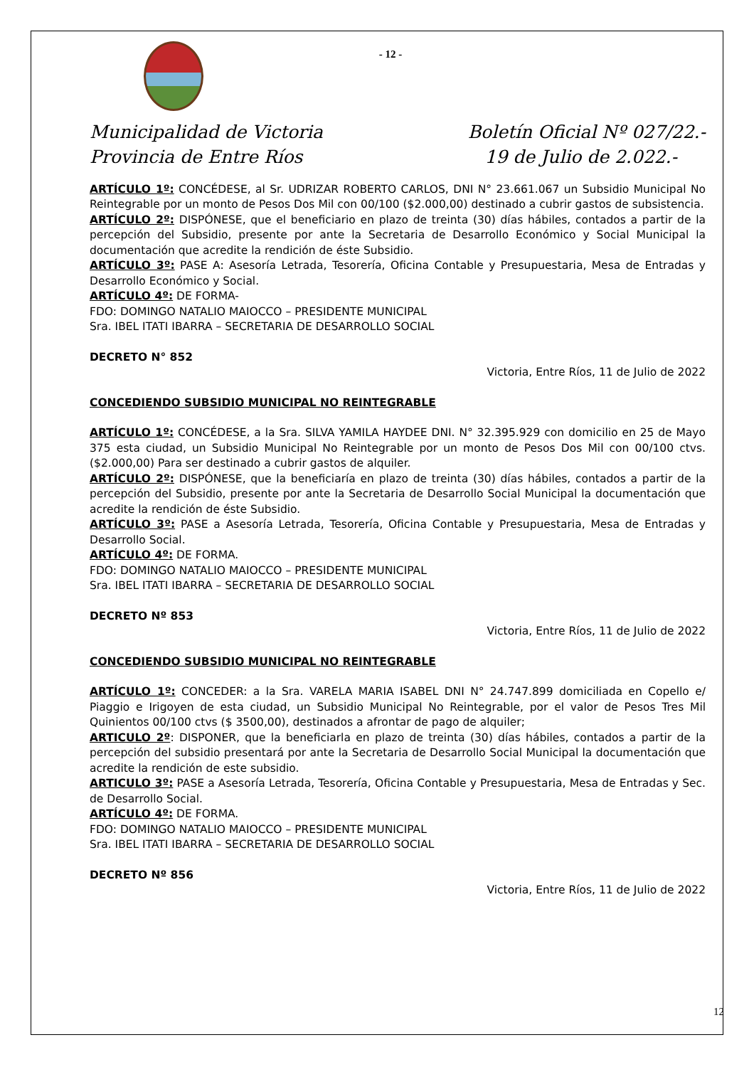- 12 -
Municipalidad de Victoria
Provincia de Entre Ríos
Boletín Oficial Nº 027/22.-
19 de Julio de 2.022.-
ARTÍCULO 1º: CONCÉDESE, al Sr. UDRIZAR ROBERTO CARLOS, DNI N° 23.661.067 un Subsidio Municipal No Reintegrable por un monto de Pesos Dos Mil con 00/100 ($2.000,00) destinado a cubrir gastos de subsistencia.
ARTÍCULO 2º: DISPÓNESE, que el beneficiario en plazo de treinta (30) días hábiles, contados a partir de la percepción del Subsidio, presente por ante la Secretaria de Desarrollo Económico y Social Municipal la documentación que acredite la rendición de éste Subsidio.
ARTÍCULO 3º: PASE A: Asesoría Letrada, Tesorería, Oficina Contable y Presupuestaria, Mesa de Entradas y Desarrollo Económico y Social.
ARTÍCULO 4º: DE FORMA-
FDO: DOMINGO NATALIO MAIOCCO – PRESIDENTE MUNICIPAL
Sra. IBEL ITATI IBARRA – SECRETARIA DE DESARROLLO SOCIAL
DECRETO N° 852
Victoria, Entre Ríos, 11 de Julio de 2022
CONCEDIENDO SUBSIDIO MUNICIPAL NO REINTEGRABLE
ARTÍCULO 1º: CONCÉDESE, a la Sra. SILVA YAMILA HAYDEE DNI. N° 32.395.929 con domicilio en 25 de Mayo 375 esta ciudad, un Subsidio Municipal No Reintegrable por un monto de Pesos Dos Mil con 00/100 ctvs. ($2.000,00) Para ser destinado a cubrir gastos de alquiler.
ARTÍCULO 2º: DISPÓNESE, que la beneficiaría en plazo de treinta (30) días hábiles, contados a partir de la percepción del Subsidio, presente por ante la Secretaria de Desarrollo Social Municipal la documentación que acredite la rendición de éste Subsidio.
ARTÍCULO 3º: PASE a Asesoría Letrada, Tesorería, Oficina Contable y Presupuestaria, Mesa de Entradas y Desarrollo Social.
ARTÍCULO 4º: DE FORMA.
FDO: DOMINGO NATALIO MAIOCCO – PRESIDENTE MUNICIPAL
Sra. IBEL ITATI IBARRA – SECRETARIA DE DESARROLLO SOCIAL
DECRETO Nº 853
Victoria, Entre Ríos, 11 de Julio de 2022
CONCEDIENDO SUBSIDIO MUNICIPAL NO REINTEGRABLE
ARTÍCULO 1º: CONCEDER: a la Sra. VARELA MARIA ISABEL DNI N° 24.747.899 domiciliada en Copello e/ Piaggio e Irigoyen de esta ciudad, un Subsidio Municipal No Reintegrable, por el valor de Pesos Tres Mil Quinientos 00/100 ctvs ($ 3500,00), destinados a afrontar de pago de alquiler;
ARTICULO 2º: DISPONER, que la beneficiarla en plazo de treinta (30) días hábiles, contados a partir de la percepción del subsidio presentará por ante la Secretaria de Desarrollo Social Municipal la documentación que acredite la rendición de este subsidio.
ARTICULO 3º: PASE a Asesoría Letrada, Tesorería, Oficina Contable y Presupuestaria, Mesa de Entradas y Sec. de Desarrollo Social.
ARTÍCULO 4º: DE FORMA.
FDO: DOMINGO NATALIO MAIOCCO – PRESIDENTE MUNICIPAL
Sra. IBEL ITATI IBARRA – SECRETARIA DE DESARROLLO SOCIAL
DECRETO Nº 856
Victoria, Entre Ríos, 11 de Julio de 2022
12